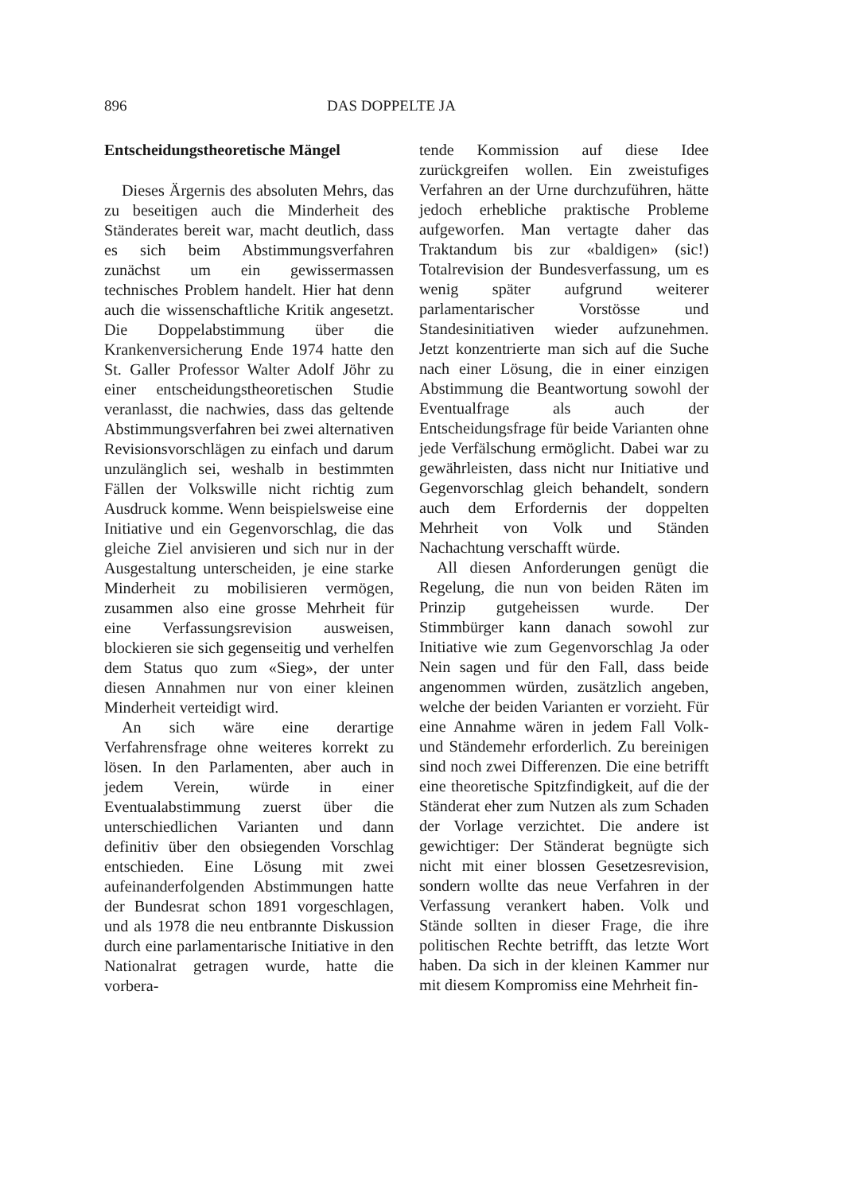896 DAS DOPPELTE JA
Entscheidungstheoretische Mängel
Dieses Ärgernis des absoluten Mehrs, das zu beseitigen auch die Minderheit des Ständerates bereit war, macht deutlich, dass es sich beim Abstimmungsverfahren zunächst um ein gewissermassen technisches Problem handelt. Hier hat denn auch die wissenschaftliche Kritik angesetzt. Die Doppelabstimmung über die Krankenversicherung Ende 1974 hatte den St. Galler Professor Walter Adolf Jöhr zu einer entscheidungstheoretischen Studie veranlasst, die nachwies, dass das geltende Abstimmungsverfahren bei zwei alternativen Revisionsvorschlägen zu einfach und darum unzulänglich sei, weshalb in bestimmten Fällen der Volkswille nicht richtig zum Ausdruck komme. Wenn beispielsweise eine Initiative und ein Gegenvorschlag, die das gleiche Ziel anvisieren und sich nur in der Ausgestaltung unterscheiden, je eine starke Minderheit zu mobilisieren vermögen, zusammen also eine grosse Mehrheit für eine Verfassungsrevision ausweisen, blockieren sie sich gegenseitig und verhelfen dem Status quo zum «Sieg», der unter diesen Annahmen nur von einer kleinen Minderheit verteidigt wird.
An sich wäre eine derartige Verfahrensfrage ohne weiteres korrekt zu lösen. In den Parlamenten, aber auch in jedem Verein, würde in einer Eventualabstimmung zuerst über die unterschiedlichen Varianten und dann definitiv über den obsiegenden Vorschlag entschieden. Eine Lösung mit zwei aufeinanderfolgenden Abstimmungen hatte der Bundesrat schon 1891 vorgeschlagen, und als 1978 die neu entbrannte Diskussion durch eine parlamentarische Initiative in den Nationalrat getragen wurde, hatte die vorbera-
tende Kommission auf diese Idee zurückgreifen wollen. Ein zweistufiges Verfahren an der Urne durchzuführen, hätte jedoch erhebliche praktische Probleme aufgeworfen. Man vertagte daher das Traktandum bis zur «baldigen» (sic!) Totalrevision der Bundesverfassung, um es wenig später aufgrund weiterer parlamentarischer Vorstösse und Standesinitiativen wieder aufzunehmen. Jetzt konzentrierte man sich auf die Suche nach einer Lösung, die in einer einzigen Abstimmung die Beantwortung sowohl der Eventualfrage als auch der Entscheidungsfrage für beide Varianten ohne jede Verfälschung ermöglicht. Dabei war zu gewährleisten, dass nicht nur Initiative und Gegenvorschlag gleich behandelt, sondern auch dem Erfordernis der doppelten Mehrheit von Volk und Ständen Nachachtung verschafft würde.
All diesen Anforderungen genügt die Regelung, die nun von beiden Räten im Prinzip gutgeheissen wurde. Der Stimmbürger kann danach sowohl zur Initiative wie zum Gegenvorschlag Ja oder Nein sagen und für den Fall, dass beide angenommen würden, zusätzlich angeben, welche der beiden Varianten er vorzieht. Für eine Annahme wären in jedem Fall Volk- und Ständemehr erforderlich. Zu bereinigen sind noch zwei Differenzen. Die eine betrifft eine theoretische Spitzfindigkeit, auf die der Ständerat eher zum Nutzen als zum Schaden der Vorlage verzichtet. Die andere ist gewichtiger: Der Ständerat begnügte sich nicht mit einer blossen Gesetzesrevision, sondern wollte das neue Verfahren in der Verfassung verankert haben. Volk und Stände sollten in dieser Frage, die ihre politischen Rechte betrifft, das letzte Wort haben. Da sich in der kleinen Kammer nur mit diesem Kompromiss eine Mehrheit fin-